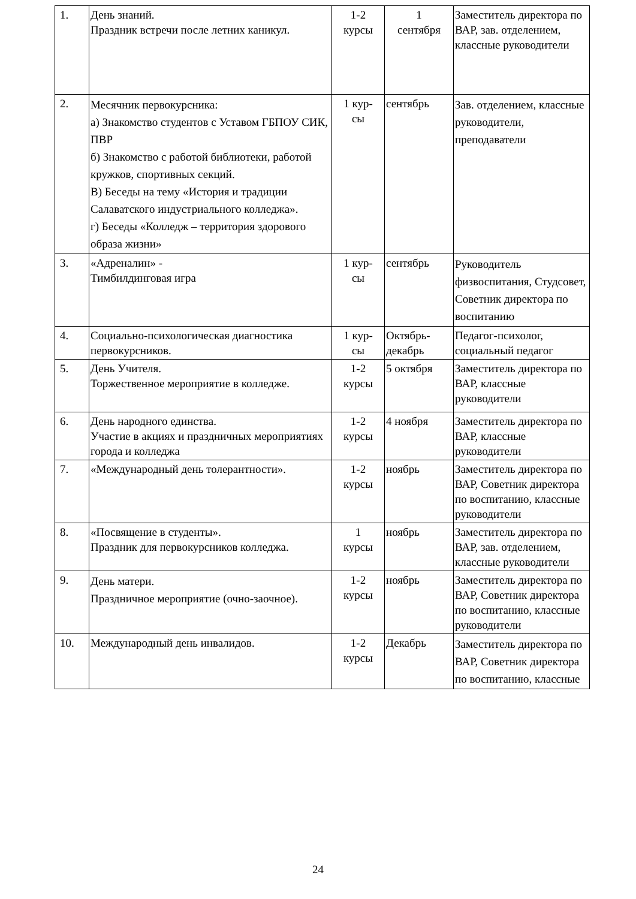| 1. | День знаний. Праздник встречи после летних каникул. | 1-2 курсы | 1 сентября | Заместитель директора по ВАР, зав. отделением, классные руководители |
| 2. | Месячник первокурсника: а) Знакомство студентов с Уставом ГБПОУ СИК, ПВР б) Знакомство с работой библиотеки, работой кружков, спортивных секций. В) Беседы на тему «История и традиции Салаватского индустриального колледжа». г) Беседы «Колледж – территория здорового образа жизни» | 1 кур- сы | сентябрь | Зав. отделением, классные руководители, преподаватели |
| 3. | «Адреналин» - Тимбилдинговая игра | 1 кур- сы | сентябрь | Руководитель физвоспитания, Студсовет, Советник директора по воспитанию |
| 4. | Социально-психологическая диагностика первокурсников. | 1 кур- сы | Октябрь- декабрь | Педагог-психолог, социальный педагог |
| 5. | День Учителя. Торжественное мероприятие в колледже. | 1-2 курсы | 5 октября | Заместитель директора по ВАР, классные руководители |
| 6. | День народного единства. Участие в акциях и праздничных мероприятиях города и колледжа | 1-2 курсы | 4 ноября | Заместитель директора по ВАР, классные руководители |
| 7. | «Международный день толерантности». | 1-2 курсы | ноябрь | Заместитель директора по ВАР, Советник директора по воспитанию, классные руководители |
| 8. | «Посвящение в студенты». Праздник для первокурсников колледжа. | 1 курсы | ноябрь | Заместитель директора по ВАР, зав. отделением, классные руководители |
| 9. | День матери. Праздничное мероприятие (очно-заочное). | 1-2 курсы | ноябрь | Заместитель директора по ВАР, Советник директора по воспитанию, классные руководители |
| 10. | Международный день инвалидов. | 1-2 курсы | Декабрь | Заместитель директора по ВАР, Советник директора по воспитанию, классные |
24